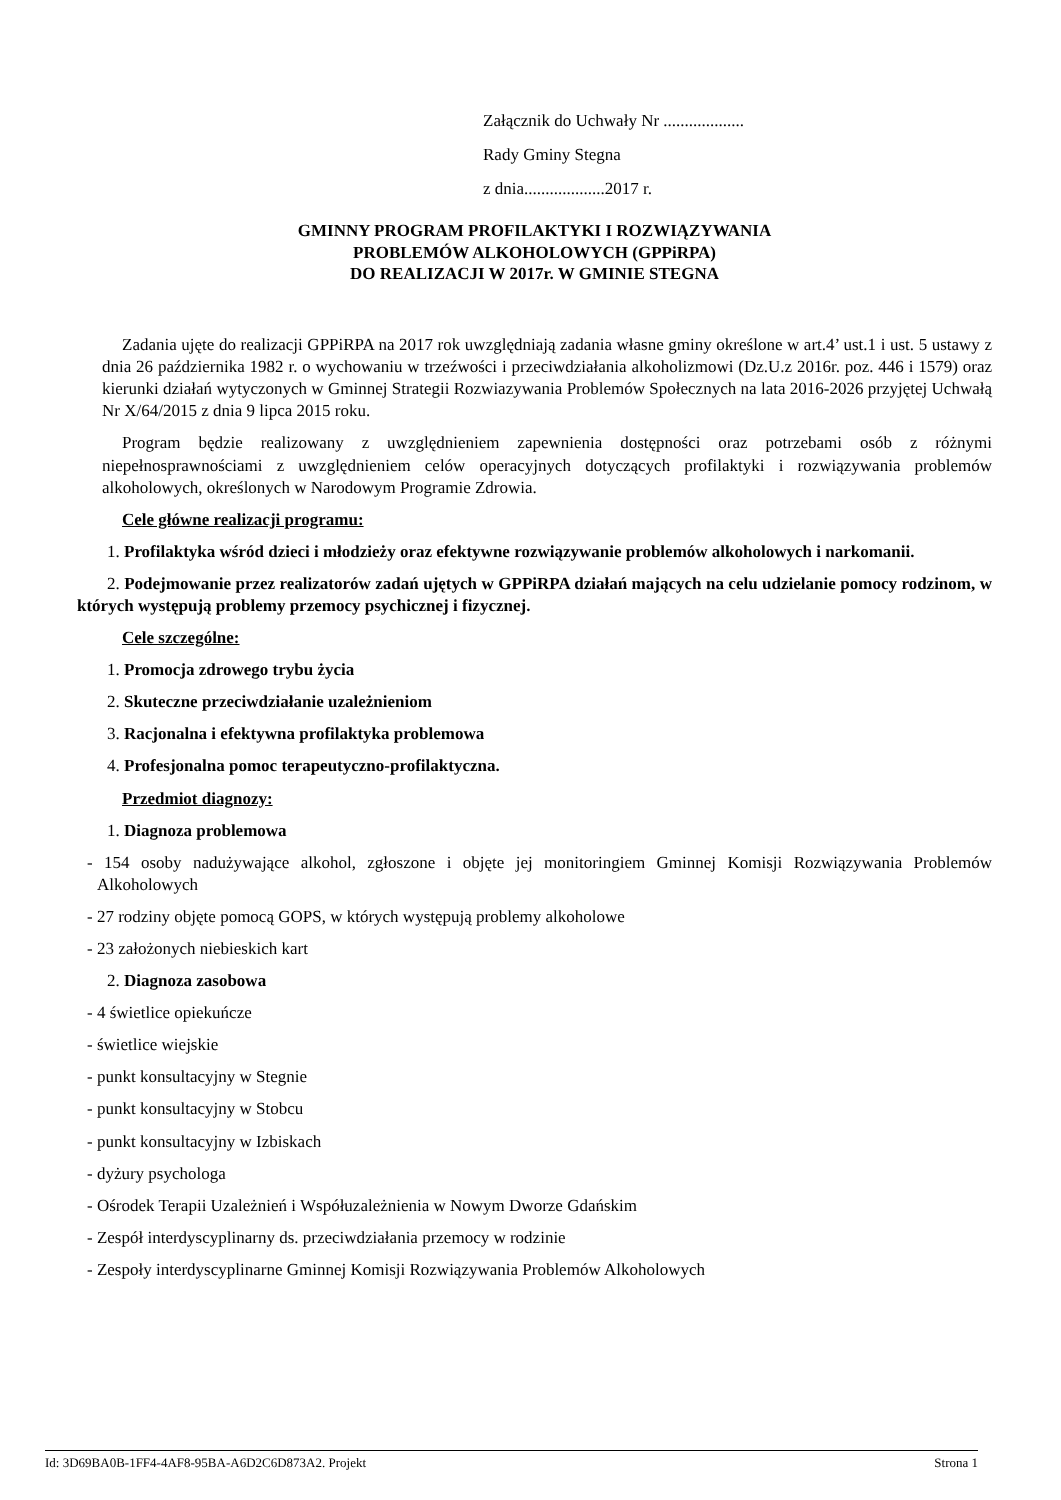Załącznik do Uchwały Nr ...................
Rady Gminy Stegna
z dnia...................2017 r.
GMINNY PROGRAM PROFILAKTYKI I ROZWIĄZYWANIA
PROBLEMÓW ALKOHOLOWYCH (GPPiRPA)
DO REALIZACJI W 2017r. W GMINIE STEGNA
Zadania ujęte do realizacji GPPiRPA na 2017 rok uwzględniają zadania własne gminy określone w art.4’ ust.1 i ust. 5 ustawy z dnia 26 października 1982 r. o wychowaniu w trzeźwości i przeciwdziałania alkoholizmowi (Dz.U.z 2016r. poz. 446 i 1579) oraz kierunki działań wytyczonych w Gminnej Strategii Rozwiazywania Problemów Społecznych na lata 2016-2026 przyjętej Uchwałą Nr X/64/2015 z dnia 9 lipca 2015 roku.
Program będzie realizowany z uwzględnieniem zapewnienia dostępności oraz potrzebami osób z różnymi niepełnosprawnościami z uwzględnieniem celów operacyjnych dotyczących profilaktyki i rozwiązywania problemów alkoholowych, określonych w Narodowym Programie Zdrowia.
Cele główne realizacji programu:
1. Profilaktyka wśród dzieci i młodzieży oraz efektywne rozwiązywanie problemów alkoholowych i narkomanii.
2. Podejmowanie przez realizatorów zadań ujętych w GPPiRPA działań mających na celu udzielanie pomocy rodzinom, w których występują problemy przemocy psychicznej i fizycznej.
Cele szczególne:
1. Promocja zdrowego trybu życia
2. Skuteczne przeciwdziałanie uzależnieniom
3. Racjonalna i efektywna profilaktyka problemowa
4. Profesjonalna pomoc terapeutyczno-profilaktyczna.
Przedmiot diagnozy:
1. Diagnoza problemowa
- 154 osoby nadużywające alkohol, zgłoszone i objęte jej monitoringiem Gminnej Komisji Rozwiązywania Problemów Alkoholowych
- 27 rodziny objęte pomocą GOPS, w których występują problemy alkoholowe
- 23 założonych niebieskich kart
2. Diagnoza zasobowa
- 4 świetlice opiekuńcze
- świetlice wiejskie
- punkt konsultacyjny w Stegnie
- punkt konsultacyjny w Stobcu
- punkt konsultacyjny w Izbiskach
- dyżury psychologa
- Ośrodek Terapii Uzależnień i Współuzależnienia w Nowym Dworze Gdańskim
- Zespół interdyscyplinarny ds. przeciwdziałania przemocy w rodzinie
- Zespoły interdyscyplinarne Gminnej Komisji Rozwiązywania Problemów Alkoholowych
Id: 3D69BA0B-1FF4-4AF8-95BA-A6D2C6D873A2. Projekt Strona 1